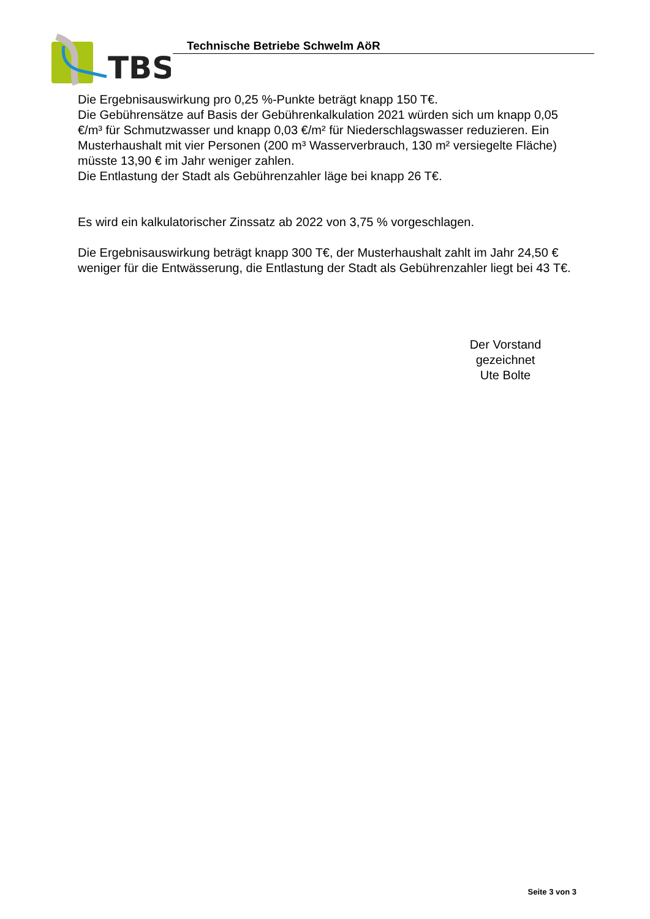TBS
Technische Betriebe Schwelm AöR
Die Ergebnisauswirkung pro 0,25 %-Punkte beträgt knapp 150 T€.
Die Gebührensätze auf Basis der Gebührenkalkulation 2021 würden sich um knapp 0,05 €/m³ für Schmutzwasser und knapp 0,03 €/m² für Niederschlagswasser reduzieren. Ein Musterhaushalt mit vier Personen (200 m³ Wasserverbrauch, 130 m² versiegelte Fläche) müsste 13,90 € im Jahr weniger zahlen.
Die Entlastung der Stadt als Gebührenzahler läge bei knapp 26 T€.
Es wird ein kalkulatorischer Zinssatz ab 2022 von 3,75 % vorgeschlagen.
Die Ergebnisauswirkung beträgt knapp 300 T€, der Musterhaushalt zahlt im Jahr 24,50 € weniger für die Entwässerung, die Entlastung der Stadt als Gebührenzahler liegt bei 43 T€.
Der Vorstand
gezeichnet
Ute Bolte
Seite 3 von 3